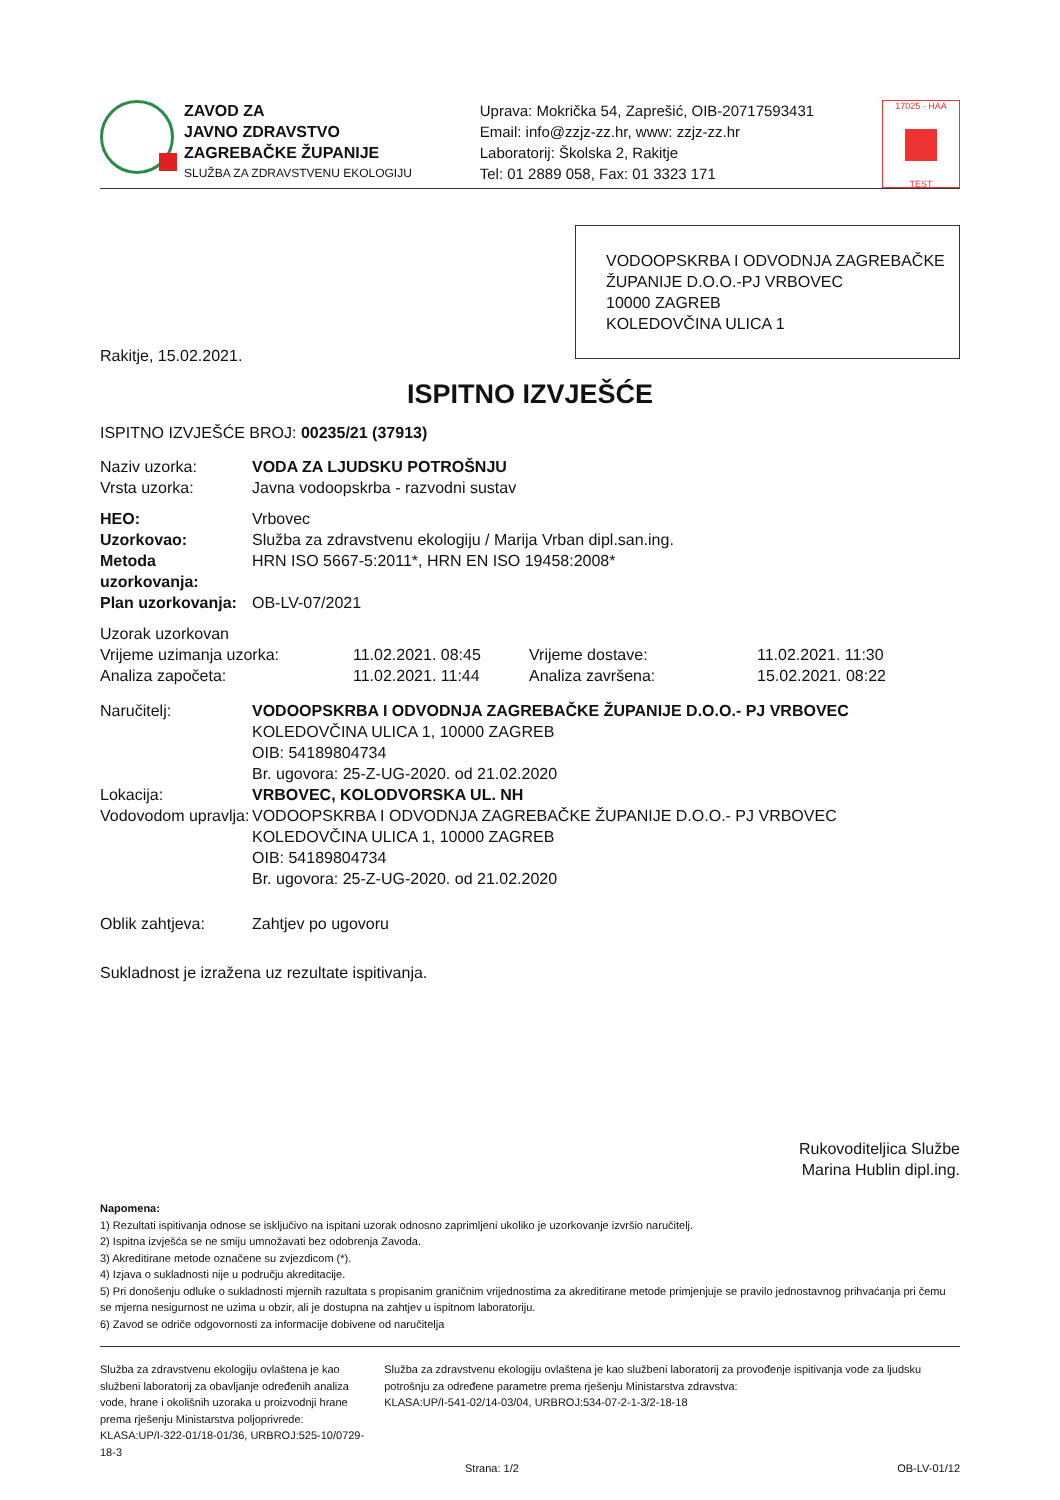ZAVOD ZA
JAVNO ZDRAVSTVO
ZAGREBAČKE ŽUPANIJE
SLUŽBA ZA ZDRAVSTVENU EKOLOGIJU
Uprava: Mokrička 54, Zaprešić, OIB-20717593431
Email: info@zzjz-zz.hr, www: zzjz-zz.hr
Laboratorij: Školska 2, Rakitje
Tel: 01 2889 058, Fax: 01 3323 171
17025 · HAA TEST
VODOOPSKRBA I ODVODNJA ZAGREBAČKE ŽUPANIJE D.O.O.-PJ VRBOVEC
10000 ZAGREB
KOLEDOVČINA ULICA 1
Rakitje, 15.02.2021.
ISPITNO IZVJEŠĆE
ISPITNO IZVJEŠĆE BROJ: 00235/21 (37913)
Naziv uzorka: VODA ZA LJUDSKU POTROŠNJU
Vrsta uzorka: Javna vodoopskrba - razvodni sustav
HEO: Vrbovec
Uzorkovao: Služba za zdravstvenu ekologiju / Marija Vrban dipl.san.ing.
Metoda uzorkovanja: HRN ISO 5667-5:2011*, HRN EN ISO 19458:2008*
Plan uzorkovanja: OB-LV-07/2021
Uzorak uzorkovan
Vrijeme uzimanja uzorka: 11.02.2021. 08:45 Vrijeme dostave: 11.02.2021. 11:30
Analiza započeta: 11.02.2021. 11:44 Analiza završena: 15.02.2021. 08:22
Naručitelj: VODOOPSKRBA I ODVODNJA ZAGREBAČKE ŽUPANIJE D.O.O.- PJ VRBOVEC
KOLEDOVČINA ULICA 1, 10000 ZAGREB
OIB: 54189804734
Br. ugovora: 25-Z-UG-2020. od 21.02.2020
Lokacija: VRBOVEC, KOLODVORSKA UL. NH
Vodovodom upravlja: VODOOPSKRBA I ODVODNJA ZAGREBAČKE ŽUPANIJE D.O.O.- PJ VRBOVEC
KOLEDOVČINA ULICA 1, 10000 ZAGREB
OIB: 54189804734
Br. ugovora: 25-Z-UG-2020. od 21.02.2020
Oblik zahtjeva: Zahtjev po ugovoru
Sukladnost je izražena uz rezultate ispitivanja.
Rukovoditeljica Službe
Marina Hublin dipl.ing.
Napomena:
1) Rezultati ispitivanja odnose se isključivo na ispitani uzorak odnosno zaprimljeni ukoliko je uzorkovanje izvršio naručitelj.
2) Ispitna izvješća se ne smiju umnožavati bez odobrenja Zavoda.
3) Akreditirane metode označene su zvjezdicom (*).
4) Izjava o sukladnosti nije u području akreditacije.
5) Pri donošenju odluke o sukladnosti mjernih razultata s propisanim graničnim vrijednostima za akreditirane metode primjenjuje se pravilo jednostavnog prihvaćanja pri čemu se mjerna nesigurnost ne uzima u obzir, ali je dostupna na zahtjev u ispitnom laboratoriju.
6) Zavod se odriče odgovornosti za informacije dobivene od naručitelja
Služba za zdravstvenu ekologiju ovlaštena je kao službeni laboratorij za obavljanje određenih analiza vode, hrane i okolišnih uzoraka u proizvodnji hrane prema rješenju Ministarstva poljoprivrede:
KLASA:UP/I-322-01/18-01/36, URBROJ:525-10/0729-18-3
Služba za zdravstvenu ekologiju ovlaštena je kao službeni laboratorij za provođenje ispitivanja vode za ljudsku potrošnju za određene parametre prema rješenju Ministarstva zdravstva:
KLASA:UP/I-541-02/14-03/04, URBROJ:534-07-2-1-3/2-18-18
Strana: 1/2 OB-LV-01/12